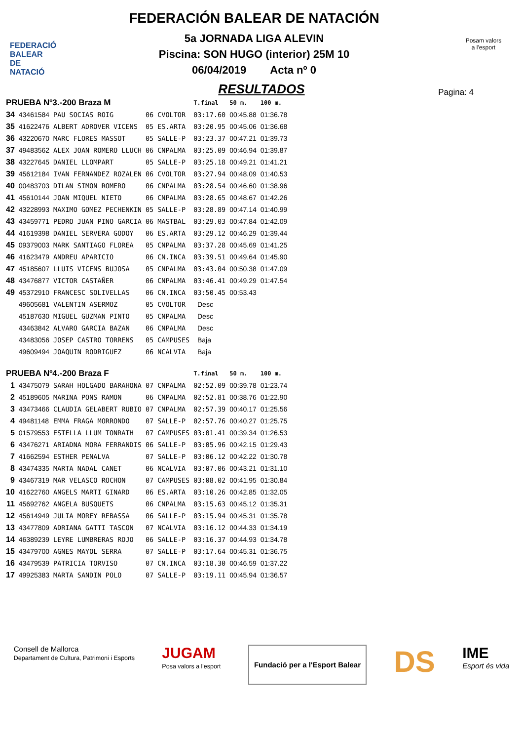FEDERACIÓ
BALEAR DE
NATACIÓ
FEDERACIÓN BALEAR DE NATACIÓN
5a JORNADA LIGA ALEVIN
Piscina: SON HUGO (interior) 25M 10
06/04/2019 Acta nº 0
Posam valors
a l'esport
RESULTADOS
Pagina: 4
| PRUEBA Nº3.-200 Braza M | | | | | T.final | 50 m. | 100 m. |
| --- | --- | --- | --- | --- | --- | --- | --- |
| 34 | 43461584 | PAU SOCIAS ROIG | 06 | CVOLTOR | 03:17.60 | 00:45.88 | 01:36.78 |
| 35 | 41622476 | ALBERT ADROVER VICENS | 05 | ES.ARTA | 03:20.95 | 00:45.06 | 01:36.68 |
| 36 | 43220670 | MARC FLORES MASSOT | 05 | SALLE-P | 03:23.37 | 00:47.21 | 01:39.73 |
| 37 | 49483562 | ALEX JOAN ROMERO LLUCH | 06 | CNPALMA | 03:25.09 | 00:46.94 | 01:39.87 |
| 38 | 43227645 | DANIEL LLOMPART | 05 | SALLE-P | 03:25.18 | 00:49.21 | 01:41.21 |
| 39 | 45612184 | IVAN FERNANDEZ ROZALEN | 06 | CVOLTOR | 03:27.94 | 00:48.09 | 01:40.53 |
| 40 | 00483703 | DILAN SIMON ROMERO | 06 | CNPALMA | 03:28.54 | 00:46.60 | 01:38.96 |
| 41 | 45610144 | JOAN MIQUEL NIETO | 06 | CNPALMA | 03:28.65 | 00:48.67 | 01:42.26 |
| 42 | 43228993 | MAXIMO GOMEZ PECHENKIN | 05 | SALLE-P | 03:28.89 | 00:47.14 | 01:40.99 |
| 43 | 43459771 | PEDRO JUAN PINO GARCIA | 06 | MASTBAL | 03:29.03 | 00:47.84 | 01:42.09 |
| 44 | 41619398 | DANIEL SERVERA GODOY | 06 | ES.ARTA | 03:29.12 | 00:46.29 | 01:39.44 |
| 45 | 09379003 | MARK SANTIAGO FLOREA | 05 | CNPALMA | 03:37.28 | 00:45.69 | 01:41.25 |
| 46 | 41623479 | ANDREU APARICIO | 06 | CN.INCA | 03:39.51 | 00:49.64 | 01:45.90 |
| 47 | 45185607 | LLUIS VICENS BUJOSA | 05 | CNPALMA | 03:43.04 | 00:50.38 | 01:47.09 |
| 48 | 43476877 | VICTOR CASTAÑER | 06 | CNPALMA | 03:46.41 | 00:49.29 | 01:47.54 |
| 49 | 45372910 | FRANCESC SOLIVELLAS | 06 | CN.INCA | 03:50.45 | 00:53.43 | |
| | 49605681 | VALENTIN ASERMOZ | 05 | CVOLTOR | Desc | | |
| | 45187630 | MIGUEL GUZMAN PINTO | 05 | CNPALMA | Desc | | |
| | 43463842 | ALVARO GARCIA BAZAN | 06 | CNPALMA | Desc | | |
| | 43483056 | JOSEP CASTRO TORRENS | 05 | CAMPUSES | Baja | | |
| | 49609494 | JOAQUIN RODRIGUEZ | 06 | NCALVIA | Baja | | |
| PRUEBA Nº4.-200 Braza F | | | | | T.final | 50 m. | 100 m. |
| 1 | 43475079 | SARAH HOLGADO BARAHONA | 07 | CNPALMA | 02:52.09 | 00:39.78 | 01:23.74 |
| 2 | 45189605 | MARINA PONS RAMON | 06 | CNPALMA | 02:52.81 | 00:38.76 | 01:22.90 |
| 3 | 43473466 | CLAUDIA GELABERT RUBIO | 07 | CNPALMA | 02:57.39 | 00:40.17 | 01:25.56 |
| 4 | 49481148 | EMMA FRAGA MORRONDO | 07 | SALLE-P | 02:57.76 | 00:40.27 | 01:25.75 |
| 5 | 01579553 | ESTELLA LLUM TONRATH | 07 | CAMPUSES | 03:01.41 | 00:39.34 | 01:26.53 |
| 6 | 43476271 | ARIADNA MORA FERRANDIS | 06 | SALLE-P | 03:05.96 | 00:42.15 | 01:29.43 |
| 7 | 41662594 | ESTHER PENALVA | 07 | SALLE-P | 03:06.12 | 00:42.22 | 01:30.78 |
| 8 | 43474335 | MARTA NADAL CANET | 06 | NCALVIA | 03:07.06 | 00:43.21 | 01:31.10 |
| 9 | 43467319 | MAR VELASCO ROCHON | 07 | CAMPUSES | 03:08.02 | 00:41.95 | 01:30.84 |
| 10 | 41622760 | ANGELS MARTI GINARD | 06 | ES.ARTA | 03:10.26 | 00:42.85 | 01:32.05 |
| 11 | 45692762 | ANGELA BUSQUETS | 06 | CNPALMA | 03:15.63 | 00:45.12 | 01:35.31 |
| 12 | 45614949 | JULIA MOREY REBASSA | 06 | SALLE-P | 03:15.94 | 00:45.31 | 01:35.78 |
| 13 | 43477809 | ADRIANA GATTI TASCON | 07 | NCALVIA | 03:16.12 | 00:44.33 | 01:34.19 |
| 14 | 46389239 | LEYRE LUMBRERAS ROJO | 06 | SALLE-P | 03:16.37 | 00:44.93 | 01:34.78 |
| 15 | 43479700 | AGNES MAYOL SERRA | 07 | SALLE-P | 03:17.64 | 00:45.31 | 01:36.75 |
| 16 | 43479539 | PATRICIA TORVISO | 07 | CN.INCA | 03:18.30 | 00:46.59 | 01:37.22 |
| 17 | 49925383 | MARTA SANDIN POLO | 07 | SALLE-P | 03:19.11 | 00:45.94 | 01:36.57 |
Consell de Mallorca
Departament de Cultura, Patrimoni i Esports
JUGAM
Posa valors a l'esport
Fundació per a l'Esport Balear
DS
IME
Esport és vida